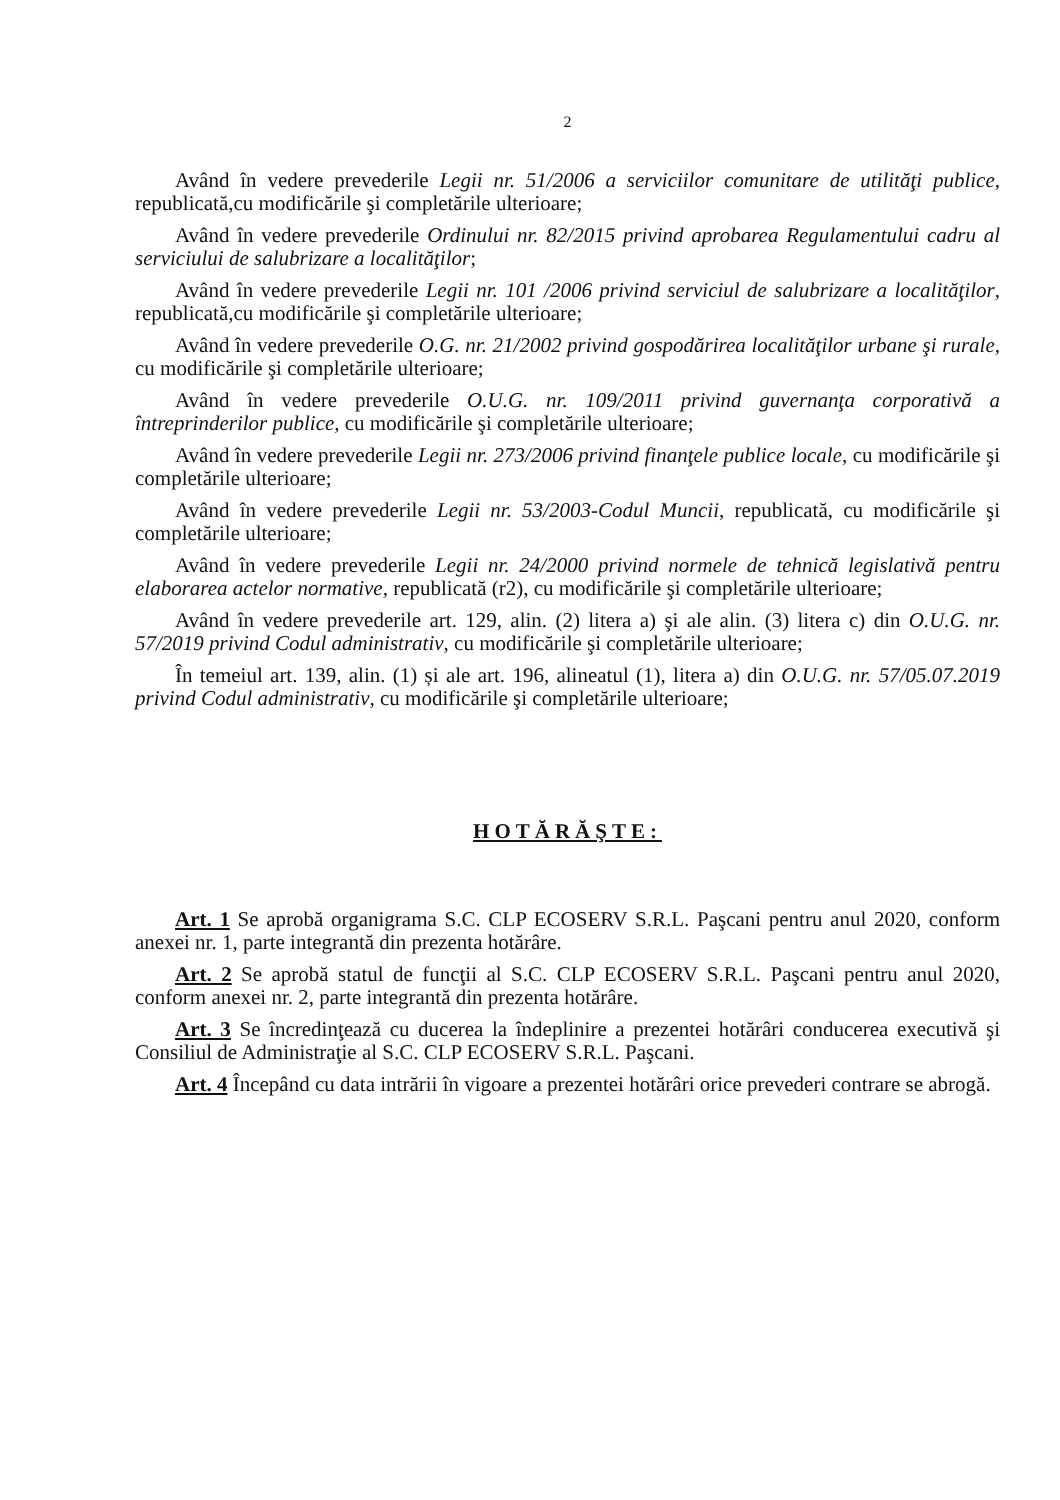2
Având în vedere prevederile Legii nr. 51/2006 a serviciilor comunitare de utilităţi publice, republicată,cu modificările şi completările ulterioare;
Având în vedere prevederile Ordinului nr. 82/2015 privind aprobarea Regulamentului cadru al serviciului de salubrizare a localităţilor;
Având în vedere prevederile Legii nr. 101 /2006 privind serviciul de salubrizare a localităţilor, republicată,cu modificările şi completările ulterioare;
Având în vedere prevederile O.G. nr. 21/2002 privind gospodărirea localităţilor urbane şi rurale, cu modificările şi completările ulterioare;
Având în vedere prevederile O.U.G. nr. 109/2011 privind guvernanţa corporativă a întreprinderilor publice, cu modificările şi completările ulterioare;
Având în vedere prevederile Legii nr. 273/2006 privind finanţele publice locale, cu modificările şi completările ulterioare;
Având în vedere prevederile Legii nr. 53/2003-Codul Muncii, republicată, cu modificările şi completările ulterioare;
Având în vedere prevederile Legii nr. 24/2000 privind normele de tehnică legislativă pentru elaborarea actelor normative, republicată (r2), cu modificările şi completările ulterioare;
Având în vedere prevederile art. 129, alin. (2) litera a) şi ale alin. (3) litera c) din O.U.G. nr. 57/2019 privind Codul administrativ, cu modificările şi completările ulterioare;
În temeiul art. 139, alin. (1) și ale art. 196, alineatul (1), litera a) din O.U.G. nr. 57/05.07.2019 privind Codul administrativ, cu modificările şi completările ulterioare;
HOTĂRĂŞTE:
Art. 1 Se aprobă organigrama S.C. CLP ECOSERV S.R.L. Paşcani pentru anul 2020, conform anexei nr. 1, parte integrantă din prezenta hotărâre.
Art. 2 Se aprobă statul de funcţii al S.C. CLP ECOSERV S.R.L. Paşcani pentru anul 2020, conform anexei nr. 2, parte integrantă din prezenta hotărâre.
Art. 3 Se încredinţează cu ducerea la îndeplinire a prezentei hotărâri conducerea executivă şi Consiliul de Administraţie al S.C. CLP ECOSERV S.R.L. Paşcani.
Art. 4 Începând cu data intrării în vigoare a prezentei hotărâri orice prevederi contrare se abrogă.